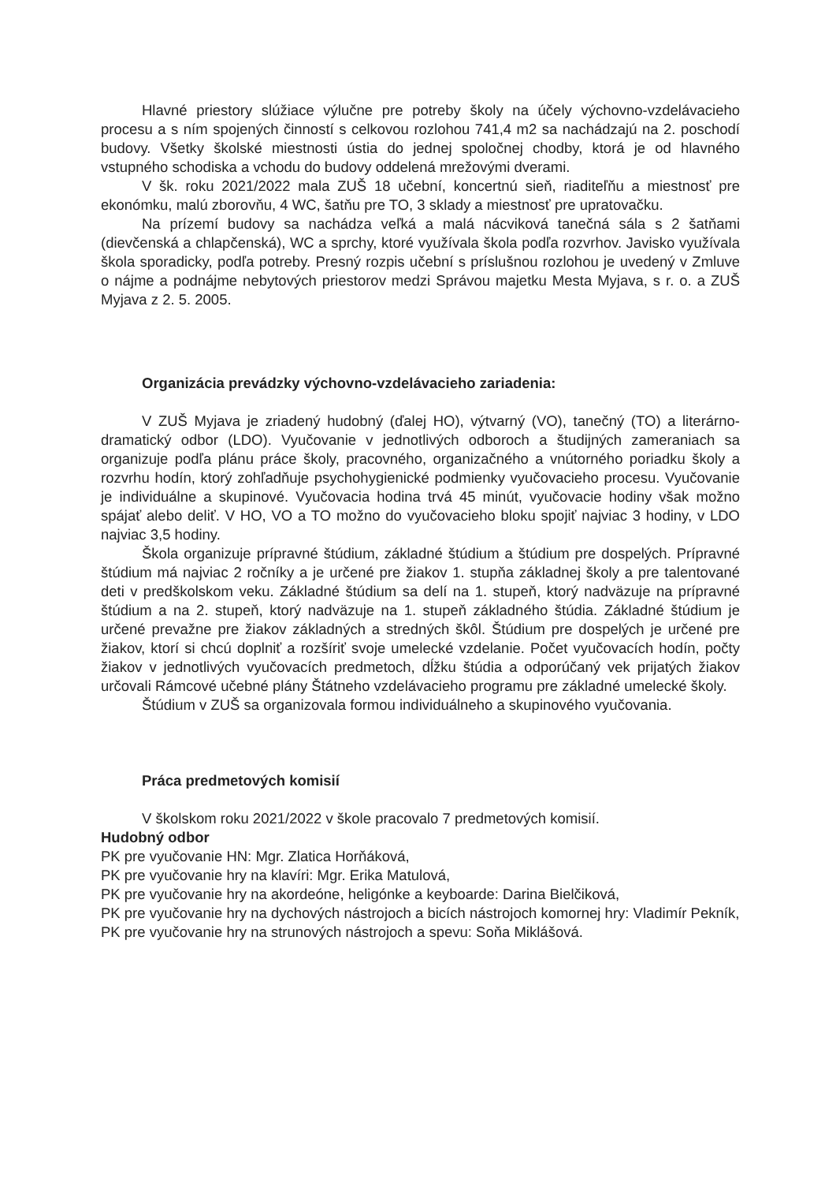Hlavné priestory slúžiace výlučne pre potreby školy na účely výchovno-vzdelávacieho procesu a s ním spojených činností s celkovou rozlohou 741,4 m2 sa nachádzajú na 2. poschodí budovy. Všetky školské miestnosti ústia do jednej spoločnej chodby, ktorá je od hlavného vstupného schodiska a vchodu do budovy oddelená mrežovými dverami.
V šk. roku 2021/2022 mala ZUŠ 18 učební, koncertnú sieň, riaditeľňu a miestnosť pre ekonómku, malú zborovňu, 4 WC, šatňu pre TO, 3 sklady a miestnosť pre upratovačku.
Na prízemí budovy sa nachádza veľká a malá nácviková tanečná sála s 2 šatňami (dievčenská a chlapčenská), WC a sprchy, ktoré využívala škola podľa rozvrhov. Javisko využívala škola sporadicky, podľa potreby. Presný rozpis učební s príslušnou rozlohou je uvedený v Zmluve o nájme a podnájme nebytových priestorov medzi Správou majetku Mesta Myjava, s r. o. a ZUŠ Myjava z 2. 5. 2005.
Organizácia prevádzky výchovno-vzdelávacieho zariadenia:
V ZUŠ Myjava je zriadený hudobný (ďalej HO), výtvarný (VO), tanečný (TO) a literárno-dramatický odbor (LDO). Vyučovanie v jednotlivých odboroch a študijných zameraniach sa organizuje podľa plánu práce školy, pracovného, organizačného a vnútorného poriadku školy a rozvrhu hodín, ktorý zohľadňuje psychohygienické podmienky vyučovacieho procesu. Vyučovanie je individuálne a skupinové. Vyučovacia hodina trvá 45 minút, vyučovacie hodiny však možno spájať alebo deliť. V HO, VO a TO možno do vyučovacieho bloku spojiť najviac 3 hodiny, v LDO najviac 3,5 hodiny.
Škola organizuje prípravné štúdium, základné štúdium a štúdium pre dospelých. Prípravné štúdium má najviac 2 ročníky a je určené pre žiakov 1. stupňa základnej školy a pre talentované deti v predškolskom veku. Základné štúdium sa delí na 1. stupeň, ktorý nadväzuje na prípravné štúdium a na 2. stupeň, ktorý nadväzuje na 1. stupeň základného štúdia. Základné štúdium je určené prevažne pre žiakov základných a stredných škôl. Štúdium pre dospelých je určené pre žiakov, ktorí si chcú doplniť a rozšíriť svoje umelecké vzdelanie. Počet vyučovacích hodín, počty žiakov v jednotlivých vyučovacích predmetoch, dĺžku štúdia a odporúčaný vek prijatých žiakov určovali Rámcové učebné plány Štátneho vzdelávacieho programu pre základné umelecké školy.
Štúdium v ZUŠ sa organizovala formou individuálneho a skupinového vyučovania.
Práca predmetových komisií
V školskom roku 2021/2022 v škole pracovalo 7 predmetových komisií.
Hudobný odbor
PK pre vyučovanie HN: Mgr. Zlatica Horňáková,
PK pre vyučovanie hry na klavíri: Mgr. Erika Matulová,
PK pre vyučovanie hry na akordeóne, heligónke a keyboarde: Darina Bielčiková,
PK pre vyučovanie hry na dychových nástrojoch a bicích nástrojoch komornej hry: Vladimír Pekník,
PK pre vyučovanie hry na strunových nástrojoch a spevu: Soňa Miklášová.